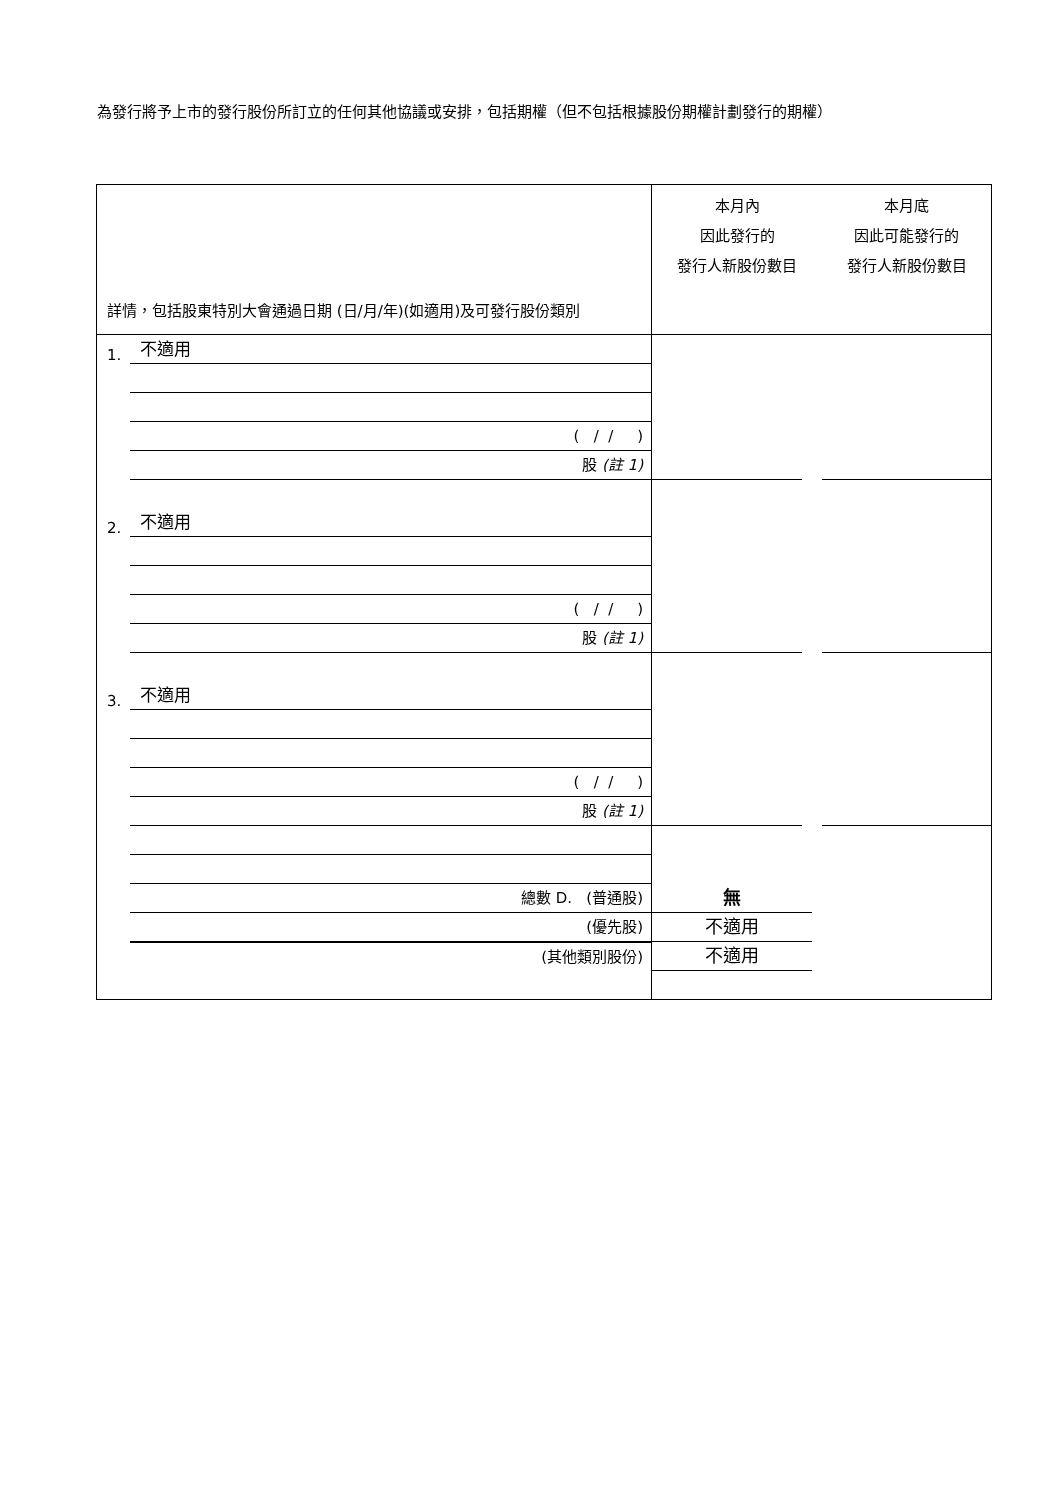為發行將予上市的發行股份所訂立的任何其他協議或安排，包括期權（但不包括根據股份期權計劃發行的期權）
| 詳情，包括股東特別大會通過日期 (日/月/年)(如適用)及可發行股份類別 | 本月內 因此發行的 發行人新股份數目 | 本月底 因此可能發行的 發行人新股份數目 |
| 1. 不適用 ( / / ) 股 (註 1) | | |
| 2. 不適用 ( / / ) 股 (註 1) | | |
| 3. 不適用 ( / / ) 股 (註 1) | | |
| 總數 D. (普通股) (優先股) (其他類別股份) | 無 不適用 不適用 | |